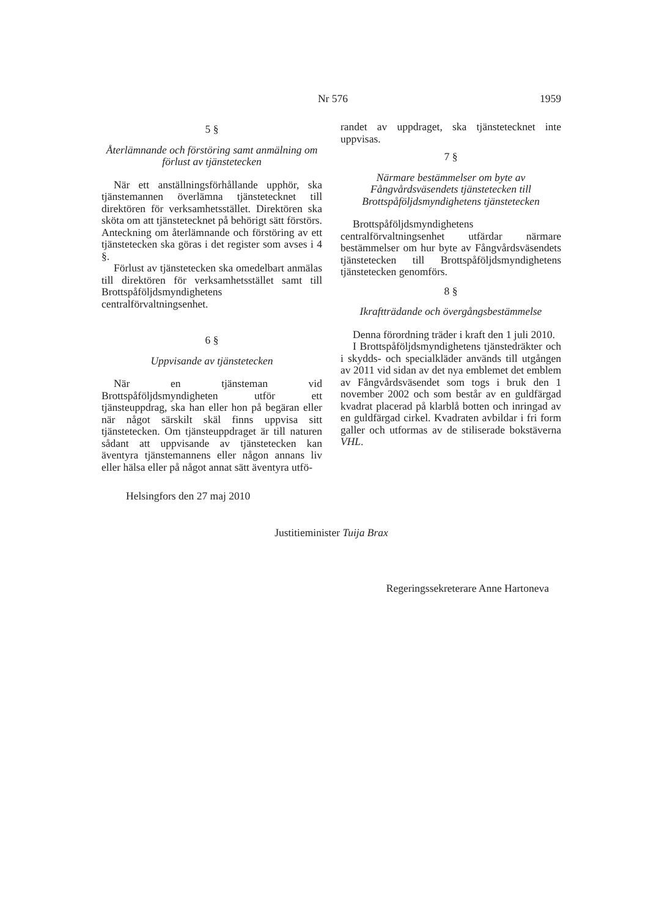Nr 576 1959
5 §
Återlämnande och förstöring samt anmälning om förlust av tjänstetecken
När ett anställningsförhållande upphör, ska tjänstemannen överlämna tjänstetecknet till direktören för verksamhetsstället. Direktören ska sköta om att tjänstetecknet på behörigt sätt förstörs. Anteckning om återlämnande och förstöring av ett tjänstetecken ska göras i det register som avses i 4 §.
Förlust av tjänstetecken ska omedelbart anmälas till direktören för verksamhetsstället samt till Brottspåföljdsmyndighetens centralförvaltningsenhet.
6 §
Uppvisande av tjänstetecken
När en tjänsteman vid Brottspåföljdsmyndigheten utför ett tjänsteuppdrag, ska han eller hon på begäran eller när något särskilt skäl finns uppvisa sitt tjänstetecken. Om tjänsteuppdraget är till naturen sådant att uppvisande av tjänstetecken kan äventyra tjänstemannens eller någon annans liv eller hälsa eller på något annat sätt äventyra utfö-
randet av uppdraget, ska tjänstetecknet inte uppvisas.
7 §
Närmare bestämmelser om byte av Fångvårdsväsendets tjänstetecken till Brottspåföljdsmyndighetens tjänstetecken
Brottspåföljdsmyndighetens centralförvaltningsenhet utfärdar närmare bestämmelser om hur byte av Fångvårdsväsendets tjänstetecken till Brottspåföljdsmyndighetens tjänstetecken genomförs.
8 §
Ikraftträdande och övergångsbestämmelse
Denna förordning träder i kraft den 1 juli 2010.
I Brottspåföljdsmyndighetens tjänstedräkter och i skydds- och specialkläder används till utgången av 2011 vid sidan av det nya emblemet det emblem av Fångvårdsväsendet som togs i bruk den 1 november 2002 och som består av en guldfärgad kvadrat placerad på klarblå botten och inringad av en guldfärgad cirkel. Kvadraten avbildar i fri form galler och utformas av de stiliserade bokstäverna VHL.
Helsingfors den 27 maj 2010
Justitieminister Tuija Brax
Regeringssekreterare Anne Hartoneva